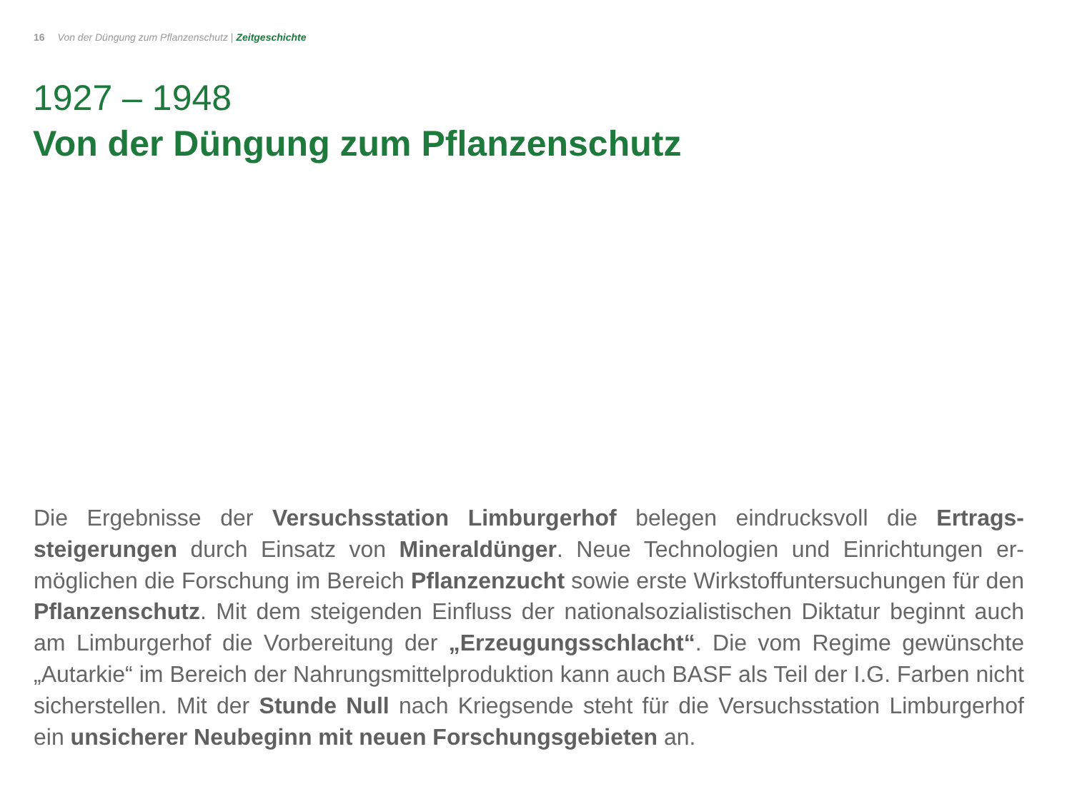16 Von der Düngung zum Pflanzenschutz | Zeitgeschichte
1927 – 1948
Von der Düngung zum Pflanzenschutz
Die Ergebnisse der Versuchsstation Limburgerhof belegen eindrucksvoll die Ertrags­steigerungen durch Einsatz von Mineraldünger. Neue Technologien und Einrichtungen er­möglichen die Forschung im Bereich Pflanzenzucht sowie erste Wirkstoffuntersuchungen für den Pflanzenschutz. Mit dem steigenden Einfluss der nationalsozialistischen Diktatur beginnt auch am Limburgerhof die Vorbereitung der „Erzeugungsschlacht“. Die vom Regime gewünschte „Autarkie“ im Bereich der Nahrungsmittelproduktion kann auch BASF als Teil der I.G. Farben nicht sicherstellen. Mit der Stunde Null nach Kriegsende steht für die Versuchs­station Limburgerhof ein unsicherer Neubeginn mit neuen Forschungsgebieten an.